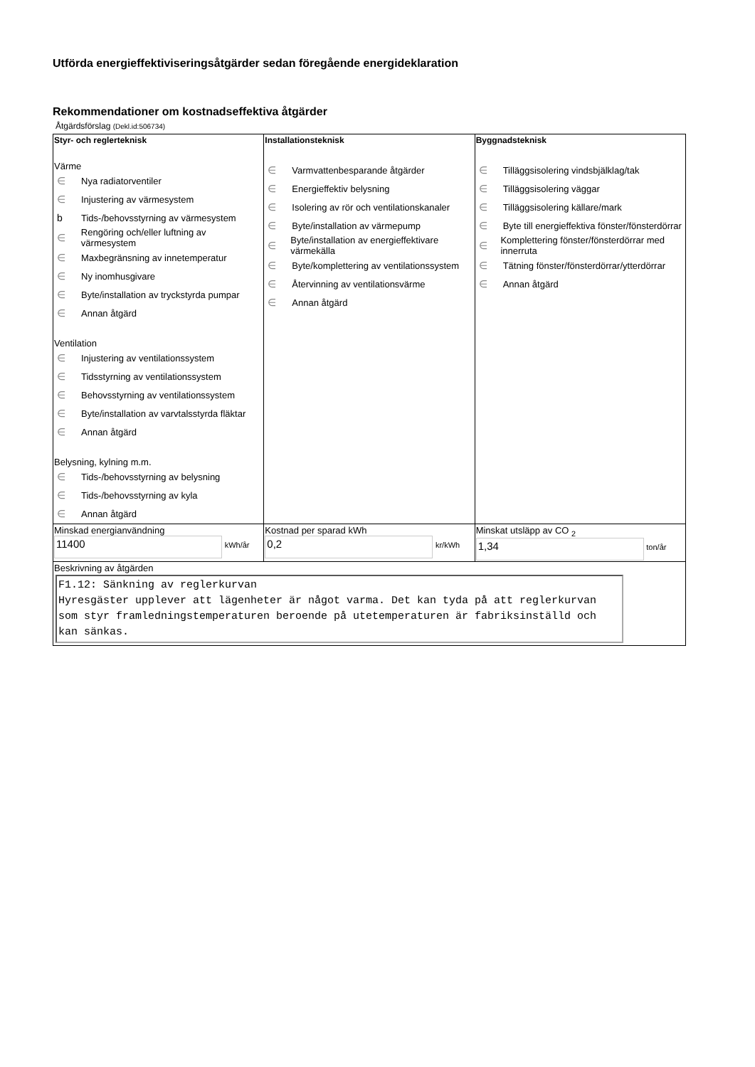Utförda energieffektiviseringsåtgärder sedan föregående energideklaration
Rekommendationer om kostnadseffektiva åtgärder
Åtgärdsförslag (Dekl.id:506734)
| Styr- och reglerteknisk Värme ∈ Nya radiatorventiler ∈ Injustering av värmesystem b Tids-/behovsstyrning av värmesystem ∈ Rengöring och/eller luftning av värmesystem ∈ Maxbegränsning av innetemperatur ∈ Ny inomhusgivare ∈ Byte/installation av tryckstyrda pumpar ∈ Annan åtgärd Ventilation ∈ Injustering av ventilationssystem ∈ Tidsstyrning av ventilationssystem ∈ Behovsstyrning av ventilationssystem ∈ Byte/installation av varvtalsstyrda fläktar ∈ Annan åtgärd Belysning, kylning m.m. ∈ Tids-/behovsstyrning av belysning ∈ Tids-/behovsstyrning av kyla ∈ Annan åtgärd | Installationsteknisk ∈ Varmvattenbesparande åtgärder ∈ Energieffektiv belysning ∈ Isolering av rör och ventilationskanaler ∈ Byte/installation av värmepump ∈ Byte/installation av energieffektivare värmekälla ∈ Byte/komplettering av ventilationssystem ∈ Återvinning av ventilationsvärme ∈ Annan åtgärd | Byggnadsteknisk ∈ Tilläggsisolering vindsbjälklag/tak ∈ Tilläggsisolering väggar ∈ Tilläggsisolering källare/mark ∈ Byte till energieffektiva fönster/fönsterdörrar ∈ Komplettering fönster/fönsterdörrar med innerruta ∈ Tätning fönster/fönsterdörrar/ytterdörrar ∈ Annan åtgärd |
| Minskad energianvändning 11400 kWh/år | Kostnad per sparad kWh 0,2 kr/kWh | Minskat utsläpp av CO <sub>2</sub> 1,34 ton/år |
| Beskrivning av åtgärden F1.12: Sänkning av reglerkurvan Hyresgäster upplever att lägenheter är något varma. Det kan tyda på att reglerkurvan som styr framledningstemperaturen beroende på utetemperaturen är fabriksinställd och kan sänkas. | | |